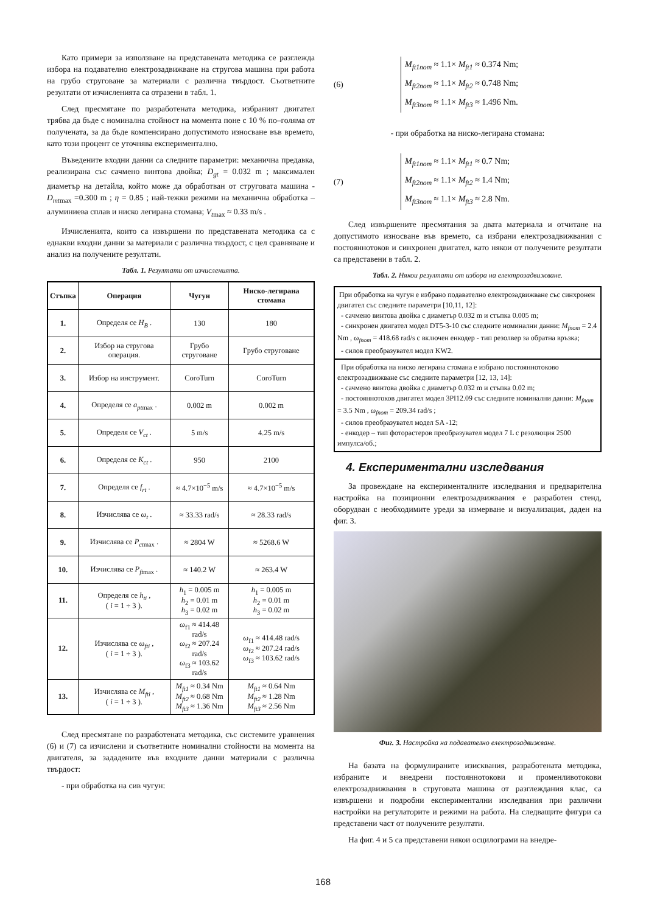Като примери за използване на представената методика се разглежда избора на подавателно електрозадвижване на стругова машина при работа на грубо струговане за материали с различна твърдост. Съответните резултати от изчисленията са отразени в табл. 1.
След пресмятане по разработената методика, избраният двигател трябва да бъде с номинална стойност на момента поне с 10 % по–голяма от получената, за да бъде компенсирано допустимото износване във времето, като този процент се уточнява експериментално.
Въведените входни данни са следните параметри: механична предавка, реализирана със сачмено винтова двойка; D<sub>gt</sub> = 0.032 m ; максимален диаметър на детайла, който може да обработван от струговата машина - D<sub>mt</sub><sub>max</sub> =0.300 m ; η = 0.85 ; най-тежки режими на механична обработка – алуминиева сплав и ниско легирана стомана; V<sub>t</sub><sub>max</sub> ≈ 0.33 m/s .
Изчисленията, които са извършени по представената методика са с еднакви входни данни за материали с различна твърдост, с цел сравняване и анализ на получените резултати.
Табл. 1. Резултати от изчисленията.
| Стъпка | Операция | Чугун | Ниско-легирана стомана |
| --- | --- | --- | --- |
| 1. | Определя се H<sub>B</sub> . | 130 | 180 |
| 2. | Избор на стругова операция. | Грубо струговане | Грубо струговане |
| 3. | Избор на инструмент. | CoroTurn | CoroTurn |
| 4. | Определя се a<sub>pt</sub><sub>max</sub> . | 0.002 m | 0.002 m |
| 5. | Определя се V<sub>ct</sub> . | 5 m/s | 4.25 m/s |
| 6. | Определя се K<sub>ct</sub> . | 950 | 2100 |
| 7. | Определя се f<sub>rt</sub> . | ≈ 4.7×10<sup>−5</sup> m/s | ≈ 4.7×10<sup>−5</sup> m/s |
| 8. | Изчислява се ω<sub>t</sub> . | ≈ 33.33 rad/s | ≈ 28.33 rad/s |
| 9. | Изчислява се P<sub>ct</sub><sub>max</sub> . | ≈ 2804 W | ≈ 5268.6 W |
| 10. | Изчислява се P<sub>ft</sub><sub>max</sub> . | ≈ 140.2 W | ≈ 263.4 W |
| 11. | Определя се h<sub>ti</sub> , ( i = 1 ÷ 3 ). | h<sub>1</sub> = 0.005 m h<sub>2</sub> = 0.01 m h<sub>3</sub> = 0.02 m | h<sub>1</sub> = 0.005 m h<sub>2</sub> = 0.01 m h<sub>3</sub> = 0.02 m |
| 12. | Изчислява се ω<sub>fti</sub> , ( i = 1 ÷ 3 ). | ω<sub>f1</sub> ≈ 414.48 rad/s ω<sub>f2</sub> ≈ 207.24 rad/s ω<sub>f3</sub> ≈ 103.62 rad/s | ω<sub>f1</sub> ≈ 414.48 rad/s ω<sub>f2</sub> ≈ 207.24 rad/s ω<sub>f3</sub> ≈ 103.62 rad/s |
| 13. | Изчислява се M<sub>fti</sub> , ( i = 1 ÷ 3 ). | M<sub>ft1</sub> ≈ 0.34 Nm M<sub>ft2</sub> ≈ 0.68 Nm M<sub>ft3</sub> ≈ 1.36 Nm | M<sub>ft1</sub> ≈ 0.64 Nm M<sub>ft2</sub> ≈ 1.28 Nm M<sub>ft3</sub> ≈ 2.56 Nm |
След пресмятане по разработената методика, със системите уравнения (6) и (7) са изчислени и съответните номинални стойности на момента на двигателя, за зададените във входните данни материали с различна твърдост:
- при обработка на сив чугун:
(6)
M<sub>ft1nom</sub> ≈ 1.1× M<sub>ft1</sub> ≈ 0.374 Nm;
M<sub>ft2nom</sub> ≈ 1.1× M<sub>ft2</sub> ≈ 0.748 Nm;
M<sub>ft3nom</sub> ≈ 1.1× M<sub>ft3</sub> ≈ 1.496 Nm.
- при обработка на ниско-легирана стомана:
(7)
M<sub>ft1nom</sub> ≈ 1.1× M<sub>ft1</sub> ≈ 0.7 Nm;
M<sub>ft2nom</sub> ≈ 1.1× M<sub>ft2</sub> ≈ 1.4 Nm;
M<sub>ft3nom</sub> ≈ 1.1× M<sub>ft3</sub> ≈ 2.8 Nm.
След извършените пресмятания за двата материала и отчитане на допустимото износване във времето, са избрани електрозадвижвания с постояннотоков и синхронен двигател, като някои от получените резултати са представени в табл. 2.
Табл. 2. Някои резултати от избора на електрозадвижване.
При обработка на чугун е избрано подавателно електрозадвижване със синхронен двигател със следните параметри [10,11, 12]:
- сачмено винтова двойка с диаметър 0.032 m и стъпка 0.005 m;
- синхронен двигател модел DT5-3-10 със следните номинални данни: M<sub>fnom</sub> = 2.4 Nm , ω<sub>fnom</sub> = 418.68 rad/s с включен енкодер - тип резолвер за обратна връзка;
- силов преобразувател модел KW2.
При обработка на ниско легирана стомана е избрано постояннотоково електрозадвижване със следните параметри [12, 13, 14]:
- сачмено винтова двойка с диаметър 0.032 m и стъпка 0.02 m;
- постояннотоков двигател модел 3PI12.09 със следните номинални данни: M<sub>fnom</sub> = 3.5 Nm , ω<sub>fnom</sub> = 209.34 rad/s ;
- силов преобразувател модел SA -12;
- енкодер – тип фоторастеров преобразувател модел 7 L с резолюция 2500 импулса/об.;
4. Експериментални изследвания
За провеждане на експерименталните изследвания и предварителна настройка на позиционни електрозадвижвания е разработен стенд, оборудван с необходимите уреди за измерване и визуализация, даден на фиг. 3.
Фиг. 3. Настройка на подавателно електрозадвижване.
На базата на формулираните изисквания, разработената методика, избраните и внедрени постояннотокови и променливотокови електрозадвижвания в струговата машина от разглеждания клас, са извършени и подробни експериментални изследвания при различни настройки на регулаторите и режими на работа. На следващите фигури са представени част от получените резултати.
На фиг. 4 и 5 са представени някои осцилограми на внедре-
168